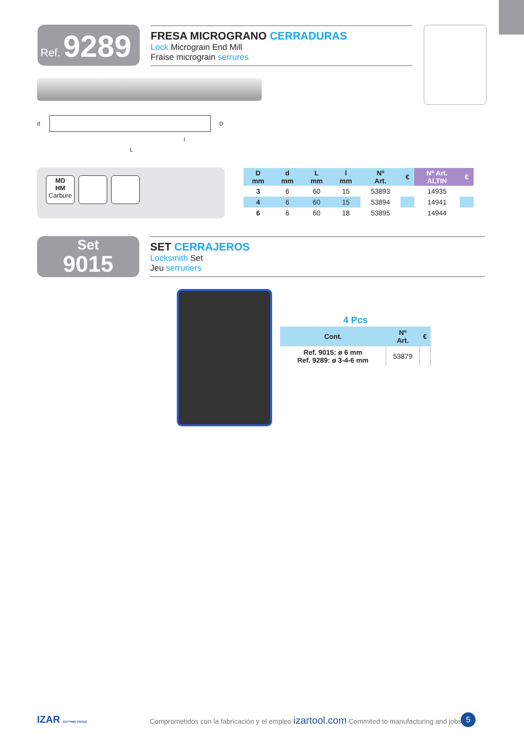Ref. 9289
FRESA MICROGRANO CERRADURAS
Lock Micrograin End Mill
Fraise micrograin serrures
d D
l
L
MD
HM
Carbure
| D mm | d mm | L mm | l mm | Nº Art. | € | Nº Art. ALTIN | € |
| --- | --- | --- | --- | --- | --- | --- | --- |
| 3 | 6 | 60 | 15 | 53893 | | 14935 | |
| 4 | 6 | 60 | 15 | 53894 | | 14941 | |
| 6 | 6 | 60 | 18 | 53895 | | 14944 | |
Set
9015
SET CERRAJEROS
Locksmith Set
Jeu serruriers
4 Pcs
| Cont. | Nº Art. | € |
| --- | --- | --- |
| Ref. 9015: ø 6 mm Ref. 9289: ø 3-4-6 mm | 53879 | |
IZAR CUTTING TOOLS
Comprometidos con la fabricación y el empleo izartool.com Commited to manufacturing and jobs
5